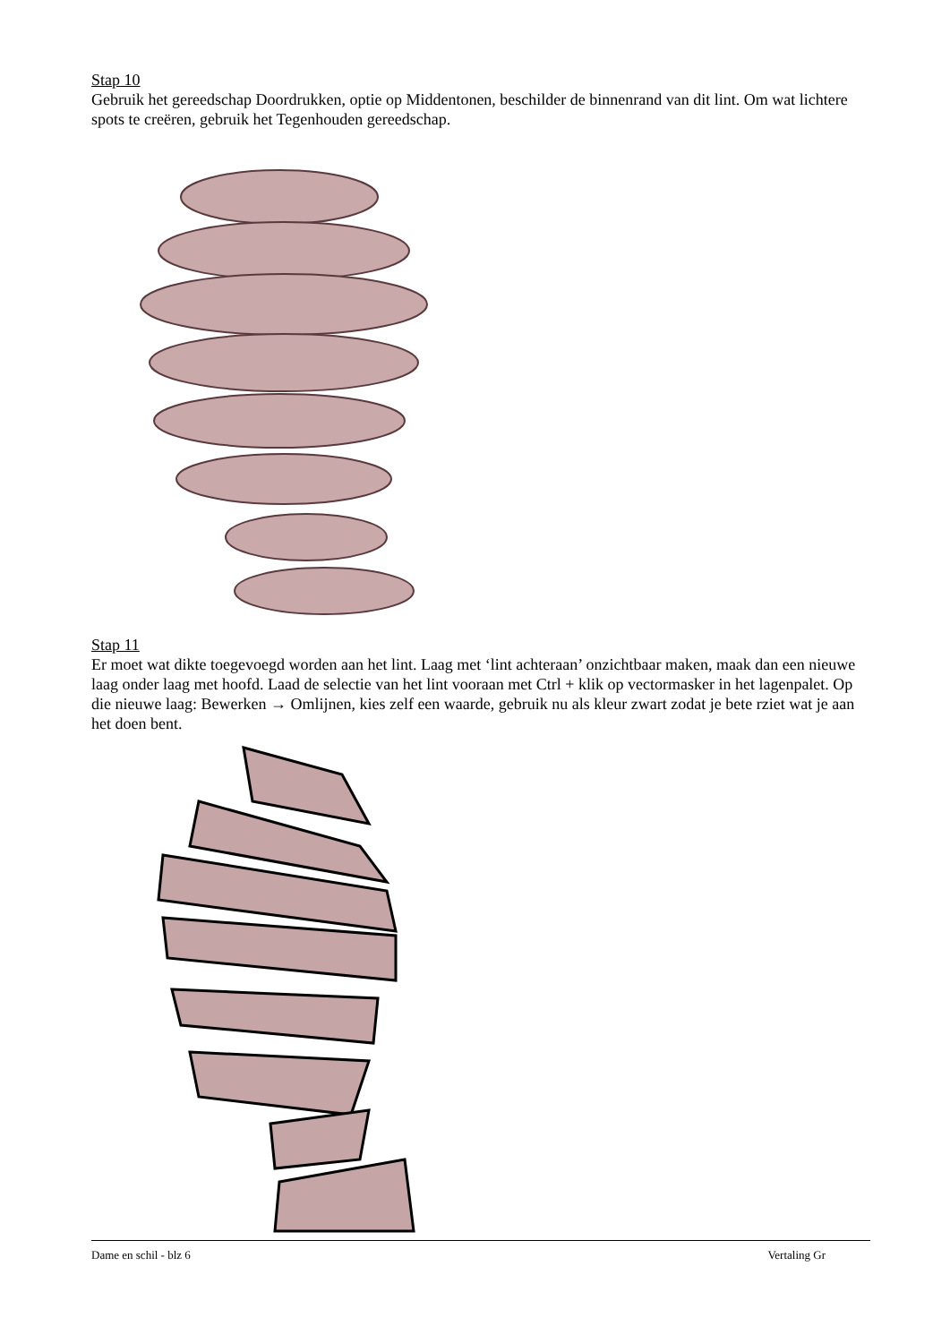Stap 10
Gebruik het gereedschap Doordrukken, optie op Middentonen, beschilder de binnenrand van dit lint. Om wat lichtere spots te creëren, gebruik het Tegenhouden gereedschap.
Stap 11
Er moet wat dikte toegevoegd worden aan het lint. Laag met ‘lint achteraan’ onzichtbaar maken, maak dan een nieuwe laag onder laag met hoofd. Laad de selectie van het lint vooraan met Ctrl + klik op vectormasker in het lagenpalet. Op die nieuwe laag: Bewerken → Omlijnen, kies zelf een waarde, gebruik nu als kleur zwart zodat je bete rziet wat je aan het doen bent.
Dame en schil - blz 6 Vertaling Gr